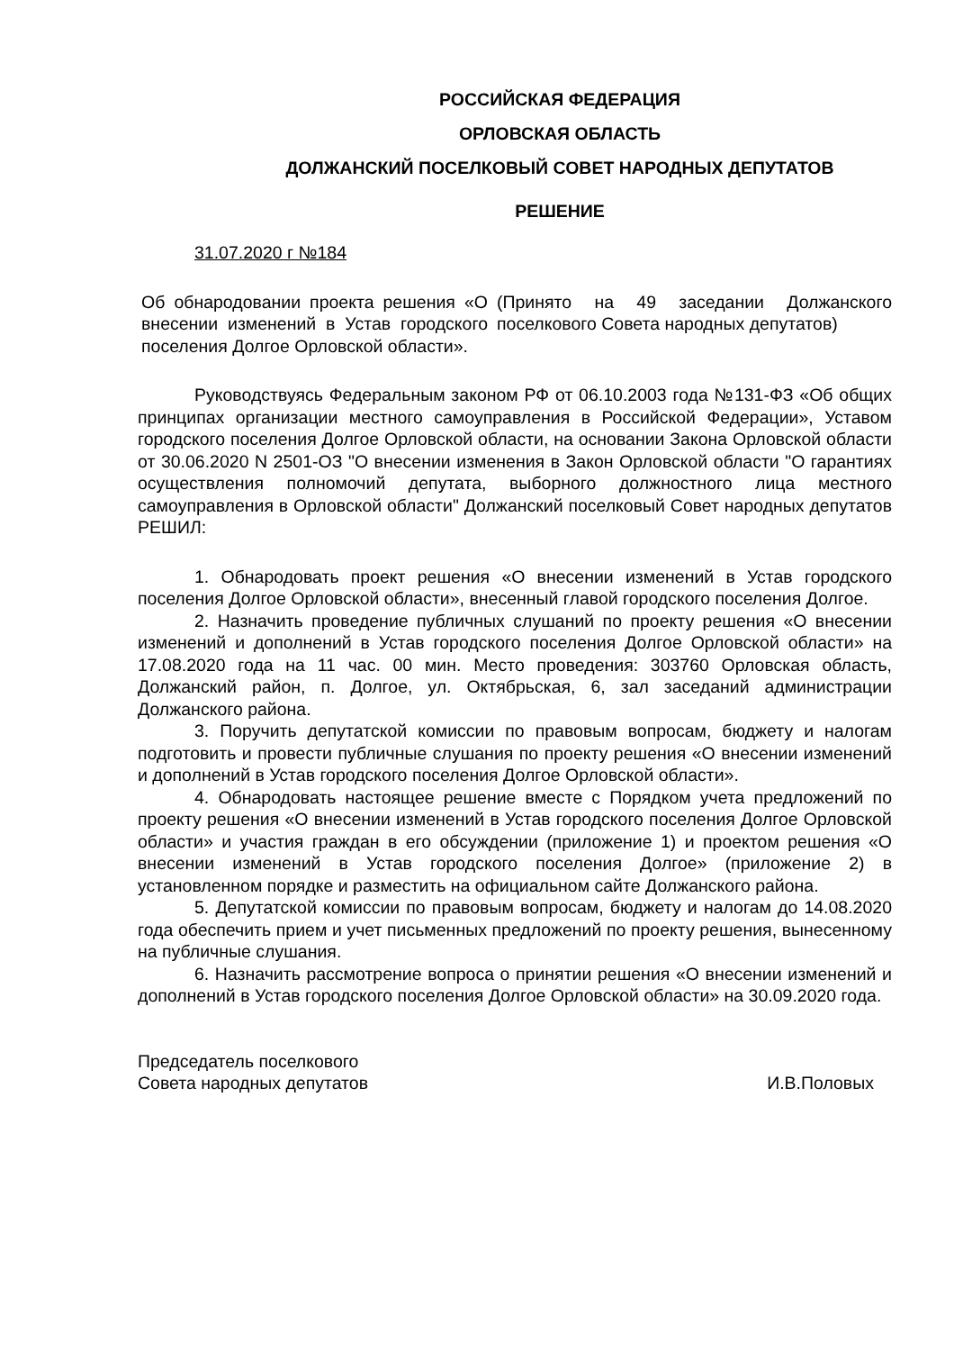РОССИЙСКАЯ ФЕДЕРАЦИЯ
ОРЛОВСКАЯ ОБЛАСТЬ
ДОЛЖАНСКИЙ ПОСЕЛКОВЫЙ СОВЕТ НАРОДНЫХ ДЕПУТАТОВ
РЕШЕНИЕ
31.07.2020 г №184
Об обнародовании проекта решения «О внесении изменений в Устав городского поселения Долгое Орловской области».
(Принято на 49 заседании Должанского поселкового Совета народных депутатов)
Руководствуясь Федеральным законом РФ от 06.10.2003 года №131-ФЗ «Об общих принципах организации местного самоуправления в Российской Федерации», Уставом городского поселения Долгое Орловской области, на основании Закона Орловской области от 30.06.2020 N 2501-ОЗ "О внесении изменения в Закон Орловской области "О гарантиях осуществления полномочий депутата, выборного должностного лица местного самоуправления в Орловской области" Должанский поселковый Совет народных депутатов РЕШИЛ:
1. Обнародовать проект решения «О внесении изменений в Устав городского поселения Долгое Орловской области», внесенный главой городского поселения Долгое.
2. Назначить проведение публичных слушаний по проекту решения «О внесении изменений и дополнений в Устав городского поселения Долгое Орловской области» на 17.08.2020 года на 11 час. 00 мин. Место проведения: 303760 Орловская область, Должанский район, п. Долгое, ул. Октябрьская, 6, зал заседаний администрации Должанского района.
3. Поручить депутатской комиссии по правовым вопросам, бюджету и налогам подготовить и провести публичные слушания по проекту решения «О внесении изменений и дополнений в Устав городского поселения Долгое Орловской области».
4. Обнародовать настоящее решение вместе с Порядком учета предложений по проекту решения «О внесении изменений в Устав городского поселения Долгое Орловской области» и участия граждан в его обсуждении (приложение 1) и проектом решения «О внесении изменений в Устав городского поселения Долгое» (приложение 2) в установленном порядке и разместить на официальном сайте Должанского района.
5. Депутатской комиссии по правовым вопросам, бюджету и налогам до 14.08.2020 года обеспечить прием и учет письменных предложений по проекту решения, вынесенному на публичные слушания.
6. Назначить рассмотрение вопроса о принятии решения «О внесении изменений и дополнений в Устав городского поселения Долгое Орловской области» на 30.09.2020 года.
Председатель поселкового
Совета народных депутатов
И.В.Половых